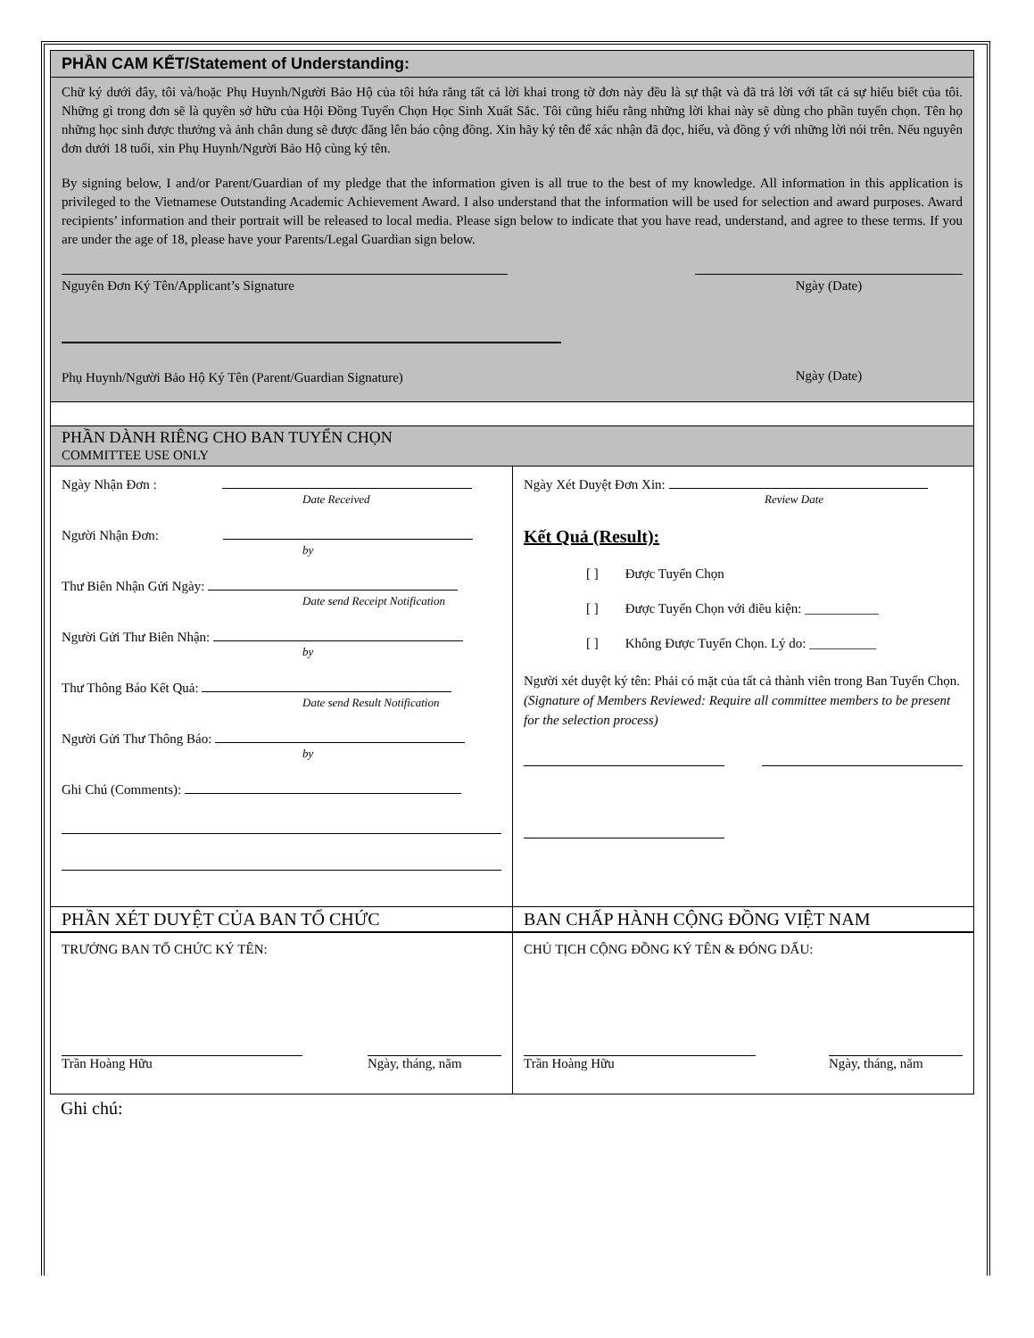PHẦN CAM KẾT/Statement of Understanding:
Chữ ký dưới đây, tôi và/hoặc Phụ Huynh/Người Bảo Hộ của tôi hứa rằng tất cả lời khai trong tờ đơn này đều là sự thật và đã trả lời với tất cả sự hiểu biết của tôi. Những gì trong đơn sẽ là quyền sở hữu của Hội Đồng Tuyển Chọn Học Sinh Xuất Sắc. Tôi cũng hiểu rằng những lời khai này sẽ dùng cho phần tuyển chọn. Tên họ những học sinh được thưởng và ảnh chân dung sẽ được đăng lên báo cộng đồng. Xin hãy ký tên để xác nhận đã đọc, hiểu, và đồng ý với những lời nói trên. Nếu nguyên đơn dưới 18 tuổi, xin Phụ Huynh/Người Bảo Hộ cùng ký tên.
By signing below, I and/or Parent/Guardian of my pledge that the information given is all true to the best of my knowledge. All information in this application is privileged to the Vietnamese Outstanding Academic Achievement Award. I also understand that the information will be used for selection and award purposes. Award recipients’ information and their portrait will be released to local media. Please sign below to indicate that you have read, understand, and agree to these terms. If you are under the age of 18, please have your Parents/Legal Guardian sign below.
Nguyên Đơn Ký Tên/Applicant’s Signature Ngày (Date)
Phụ Huynh/Người Bảo Hộ Ký Tên (Parent/Guardian Signature) Ngày (Date)
PHẦN DÀNH RIÊNG CHO BAN TUYỂN CHỌN
COMMITTEE USE ONLY
Ngày Nhận Đơn :
Date Received
Người Nhận Đơn:
by
Thư Biên Nhận Gửi Ngày:
Date send Receipt Notification
Người Gửi Thư Biên Nhận:
by
Thư Thông Báo Kết Quả:
Date send Result Notification
Người Gửi Thư Thông Báo:
by
Ghi Chú (Comments):
Ngày Xét Duyệt Đơn Xin:
Review Date
Kết Quả (Result):
[ ] Được Tuyển Chọn
[ ] Được Tuyển Chọn với điều kiện: ___________
[ ] Không Được Tuyển Chọn. Lý do: __________
Người xét duyệt ký tên: Phải có mặt của tất cả thành viên trong Ban Tuyển Chọn. (Signature of Members Reviewed: Require all committee members to be present for the selection process)
PHẦN XÉT DUYỆT CỦA BAN TỔ CHỨC BAN CHẤP HÀNH CỘNG ĐỒNG VIỆT NAM
TRƯỞNG BAN TỔ CHỨC KÝ TÊN:
Trần Hoàng Hữu Ngày, tháng, năm
CHỦ TỊCH CỘNG ĐỒNG KÝ TÊN & ĐÓNG DẤU:
Trần Hoàng Hữu Ngày, tháng, năm
Ghi chú: